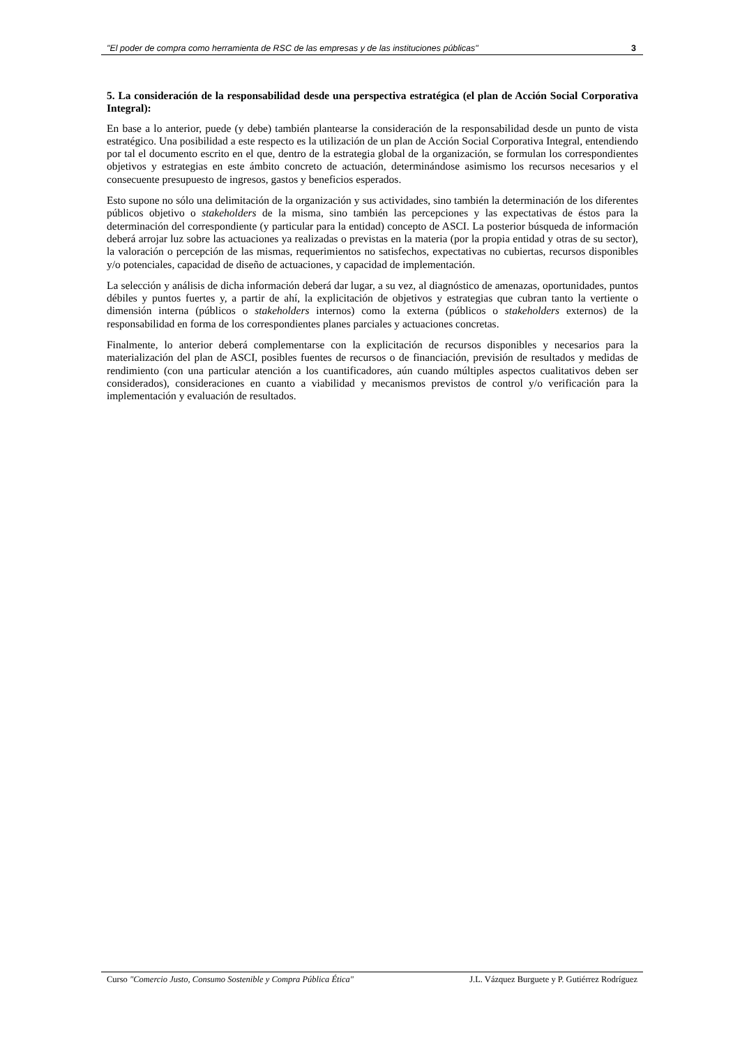"El poder de compra como herramienta de RSC de las empresas y de las instituciones públicas" 3
5. La consideración de la responsabilidad desde una perspectiva estratégica (el plan de Acción Social Corporativa Integral):
En base a lo anterior, puede (y debe) también plantearse la consideración de la responsabilidad desde un punto de vista estratégico. Una posibilidad a este respecto es la utilización de un plan de Acción Social Corporativa Integral, entendiendo por tal el documento escrito en el que, dentro de la estrategia global de la organización, se formulan los correspondientes objetivos y estrategias en este ámbito concreto de actuación, determinándose asimismo los recursos necesarios y el consecuente presupuesto de ingresos, gastos y beneficios esperados.
Esto supone no sólo una delimitación de la organización y sus actividades, sino también la determinación de los diferentes públicos objetivo o stakeholders de la misma, sino también las percepciones y las expectativas de éstos para la determinación del correspondiente (y particular para la entidad) concepto de ASCI. La posterior búsqueda de información deberá arrojar luz sobre las actuaciones ya realizadas o previstas en la materia (por la propia entidad y otras de su sector), la valoración o percepción de las mismas, requerimientos no satisfechos, expectativas no cubiertas, recursos disponibles y/o potenciales, capacidad de diseño de actuaciones, y capacidad de implementación.
La selección y análisis de dicha información deberá dar lugar, a su vez, al diagnóstico de amenazas, oportunidades, puntos débiles y puntos fuertes y, a partir de ahí, la explicitación de objetivos y estrategias que cubran tanto la vertiente o dimensión interna (públicos o stakeholders internos) como la externa (públicos o stakeholders externos) de la responsabilidad en forma de los correspondientes planes parciales y actuaciones concretas.
Finalmente, lo anterior deberá complementarse con la explicitación de recursos disponibles y necesarios para la materialización del plan de ASCI, posibles fuentes de recursos o de financiación, previsión de resultados y medidas de rendimiento (con una particular atención a los cuantificadores, aún cuando múltiples aspectos cualitativos deben ser considerados), consideraciones en cuanto a viabilidad y mecanismos previstos de control y/o verificación para la implementación y evaluación de resultados.
Curso "Comercio Justo, Consumo Sostenible y Compra Pública Ética" J.L. Vázquez Burguete y P. Gutiérrez Rodríguez